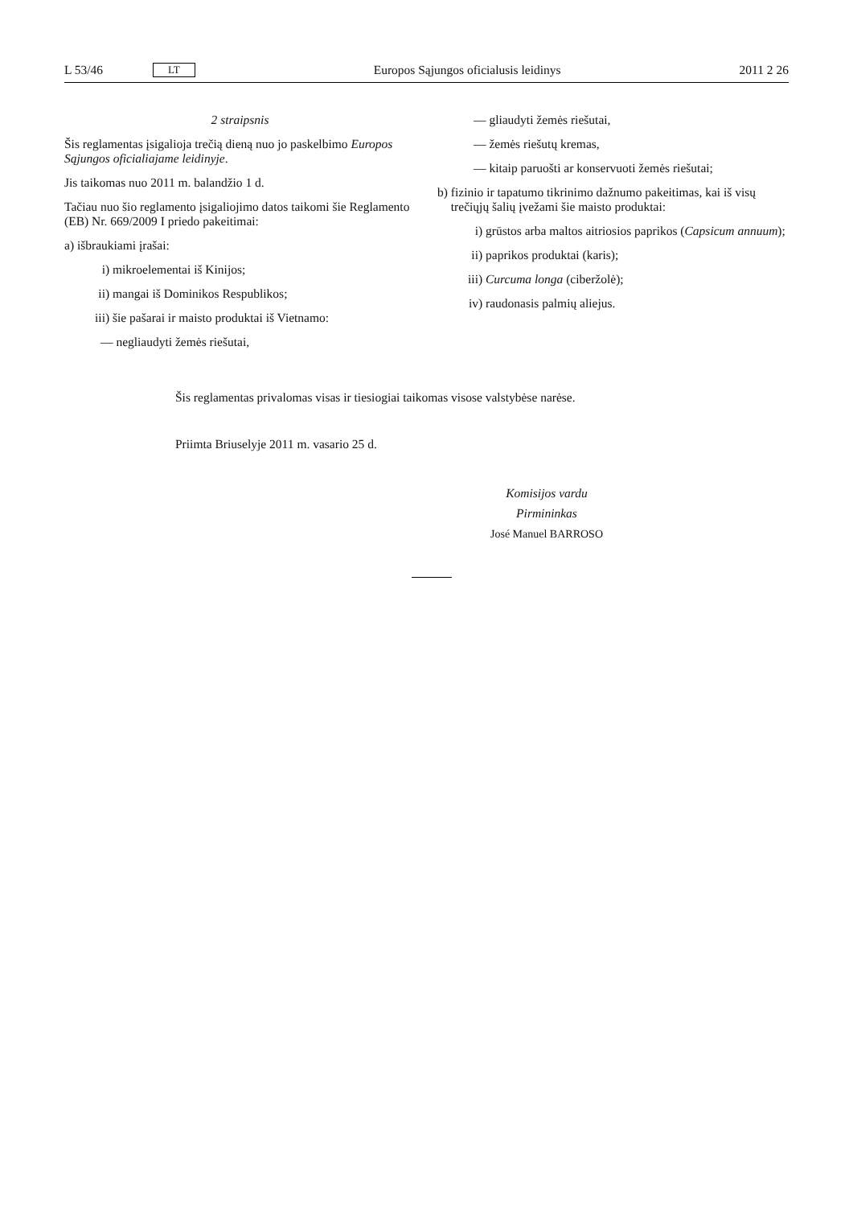L 53/46 LT Europos Sąjungos oficialusis leidinys 2011 2 26
2 straipsnis
Šis reglamentas įsigalioja trečią dieną nuo jo paskelbimo Europos Sąjungos oficialiajame leidinyje.
Jis taikomas nuo 2011 m. balandžio 1 d.
Tačiau nuo šio reglamento įsigaliojimo datos taikomi šie Reglamento (EB) Nr. 669/2009 I priedo pakeitimai:
a) išbraukiami įrašai:
i) mikroelementai iš Kinijos;
ii) mangai iš Dominikos Respublikos;
iii) šie pašarai ir maisto produktai iš Vietnamo:
— negliaudyti žemės riešutai,
— gliaudyti žemės riešutai,
— žemės riešutų kremas,
— kitaip paruošti ar konservuoti žemės riešutai;
b) fizinio ir tapatumo tikrinimo dažnumo pakeitimas, kai iš visų trečiųjų šalių įvežami šie maisto produktai:
i) grūstos arba maltos aitriosios paprikos (Capsicum annuum);
ii) paprikos produktai (karis);
iii) Curcuma longa (ciberžolė);
iv) raudonasis palmių aliejus.
Šis reglamentas privalomas visas ir tiesiogiai taikomas visose valstybėse narėse.
Priimta Briuselyje 2011 m. vasario 25 d.
Komisijos vardu
Pirmininkas
José Manuel BARROSO